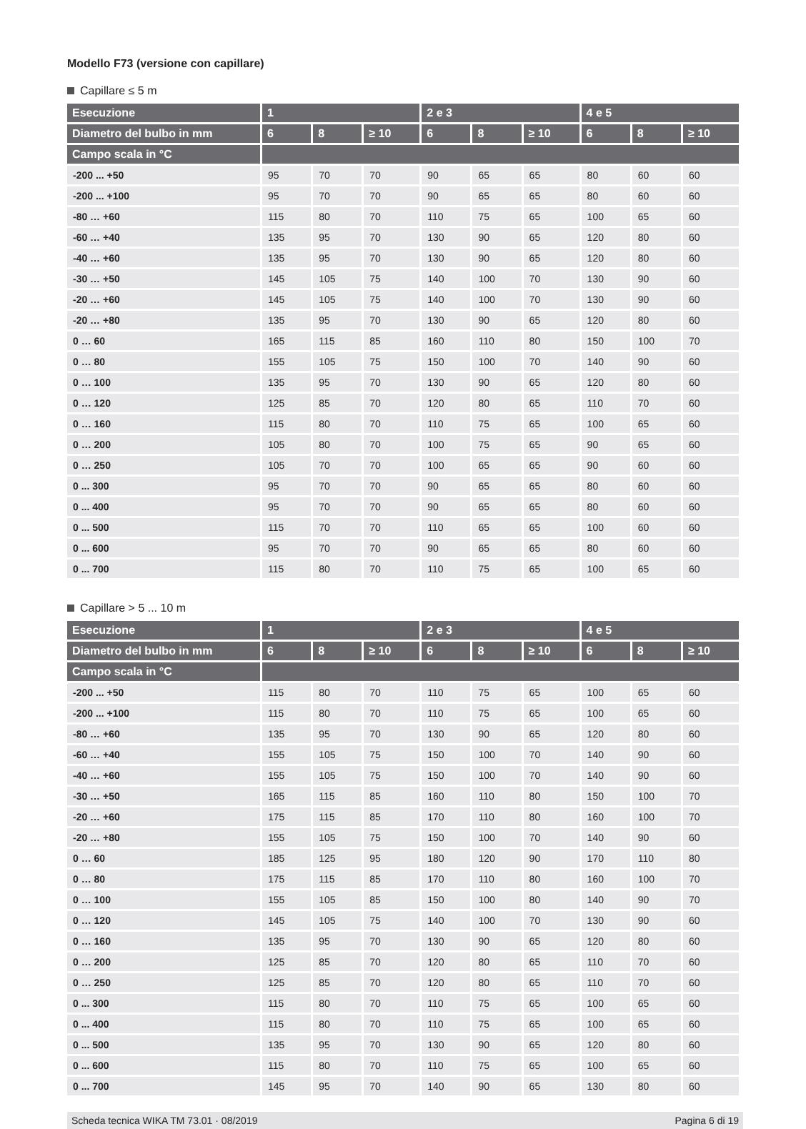Modello F73 (versione con capillare)
Capillare ≤ 5 m
| Esecuzione | 1 | | | 2 e 3 | | | 4 e 5 | | |
| --- | --- | --- | --- | --- | --- | --- | --- | --- | --- |
| Diametro del bulbo in mm | 6 | 8 | ≥ 10 | 6 | 8 | ≥ 10 | 6 | 8 | ≥ 10 |
| Campo scala in °C | | | | | | | | | |
| -200 ... +50 | 95 | 70 | 70 | 90 | 65 | 65 | 80 | 60 | 60 |
| -200 ... +100 | 95 | 70 | 70 | 90 | 65 | 65 | 80 | 60 | 60 |
| -80 … +60 | 115 | 80 | 70 | 110 | 75 | 65 | 100 | 65 | 60 |
| -60 … +40 | 135 | 95 | 70 | 130 | 90 | 65 | 120 | 80 | 60 |
| -40 … +60 | 135 | 95 | 70 | 130 | 90 | 65 | 120 | 80 | 60 |
| -30 … +50 | 145 | 105 | 75 | 140 | 100 | 70 | 130 | 90 | 60 |
| -20 … +60 | 145 | 105 | 75 | 140 | 100 | 70 | 130 | 90 | 60 |
| -20 … +80 | 135 | 95 | 70 | 130 | 90 | 65 | 120 | 80 | 60 |
| 0 … 60 | 165 | 115 | 85 | 160 | 110 | 80 | 150 | 100 | 70 |
| 0 … 80 | 155 | 105 | 75 | 150 | 100 | 70 | 140 | 90 | 60 |
| 0 … 100 | 135 | 95 | 70 | 130 | 90 | 65 | 120 | 80 | 60 |
| 0 … 120 | 125 | 85 | 70 | 120 | 80 | 65 | 110 | 70 | 60 |
| 0 … 160 | 115 | 80 | 70 | 110 | 75 | 65 | 100 | 65 | 60 |
| 0 … 200 | 105 | 80 | 70 | 100 | 75 | 65 | 90 | 65 | 60 |
| 0 … 250 | 105 | 70 | 70 | 100 | 65 | 65 | 90 | 60 | 60 |
| 0 ... 300 | 95 | 70 | 70 | 90 | 65 | 65 | 80 | 60 | 60 |
| 0 ... 400 | 95 | 70 | 70 | 90 | 65 | 65 | 80 | 60 | 60 |
| 0 ... 500 | 115 | 70 | 70 | 110 | 65 | 65 | 100 | 60 | 60 |
| 0 ... 600 | 95 | 70 | 70 | 90 | 65 | 65 | 80 | 60 | 60 |
| 0 ... 700 | 115 | 80 | 70 | 110 | 75 | 65 | 100 | 65 | 60 |
Capillare > 5 ... 10 m
| Esecuzione | 1 | | | 2 e 3 | | | 4 e 5 | | |
| --- | --- | --- | --- | --- | --- | --- | --- | --- | --- |
| Diametro del bulbo in mm | 6 | 8 | ≥ 10 | 6 | 8 | ≥ 10 | 6 | 8 | ≥ 10 |
| Campo scala in °C | | | | | | | | | |
| -200 ... +50 | 115 | 80 | 70 | 110 | 75 | 65 | 100 | 65 | 60 |
| -200 ... +100 | 115 | 80 | 70 | 110 | 75 | 65 | 100 | 65 | 60 |
| -80 … +60 | 135 | 95 | 70 | 130 | 90 | 65 | 120 | 80 | 60 |
| -60 … +40 | 155 | 105 | 75 | 150 | 100 | 70 | 140 | 90 | 60 |
| -40 … +60 | 155 | 105 | 75 | 150 | 100 | 70 | 140 | 90 | 60 |
| -30 … +50 | 165 | 115 | 85 | 160 | 110 | 80 | 150 | 100 | 70 |
| -20 … +60 | 175 | 115 | 85 | 170 | 110 | 80 | 160 | 100 | 70 |
| -20 … +80 | 155 | 105 | 75 | 150 | 100 | 70 | 140 | 90 | 60 |
| 0 … 60 | 185 | 125 | 95 | 180 | 120 | 90 | 170 | 110 | 80 |
| 0 … 80 | 175 | 115 | 85 | 170 | 110 | 80 | 160 | 100 | 70 |
| 0 … 100 | 155 | 105 | 85 | 150 | 100 | 80 | 140 | 90 | 70 |
| 0 … 120 | 145 | 105 | 75 | 140 | 100 | 70 | 130 | 90 | 60 |
| 0 … 160 | 135 | 95 | 70 | 130 | 90 | 65 | 120 | 80 | 60 |
| 0 … 200 | 125 | 85 | 70 | 120 | 80 | 65 | 110 | 70 | 60 |
| 0 … 250 | 125 | 85 | 70 | 120 | 80 | 65 | 110 | 70 | 60 |
| 0 ... 300 | 115 | 80 | 70 | 110 | 75 | 65 | 100 | 65 | 60 |
| 0 ... 400 | 115 | 80 | 70 | 110 | 75 | 65 | 100 | 65 | 60 |
| 0 ... 500 | 135 | 95 | 70 | 130 | 90 | 65 | 120 | 80 | 60 |
| 0 ... 600 | 115 | 80 | 70 | 110 | 75 | 65 | 100 | 65 | 60 |
| 0 ... 700 | 145 | 95 | 70 | 140 | 90 | 65 | 130 | 80 | 60 |
Scheda tecnica WIKA TM 73.01 · 08/2019 Pagina 6 di 19